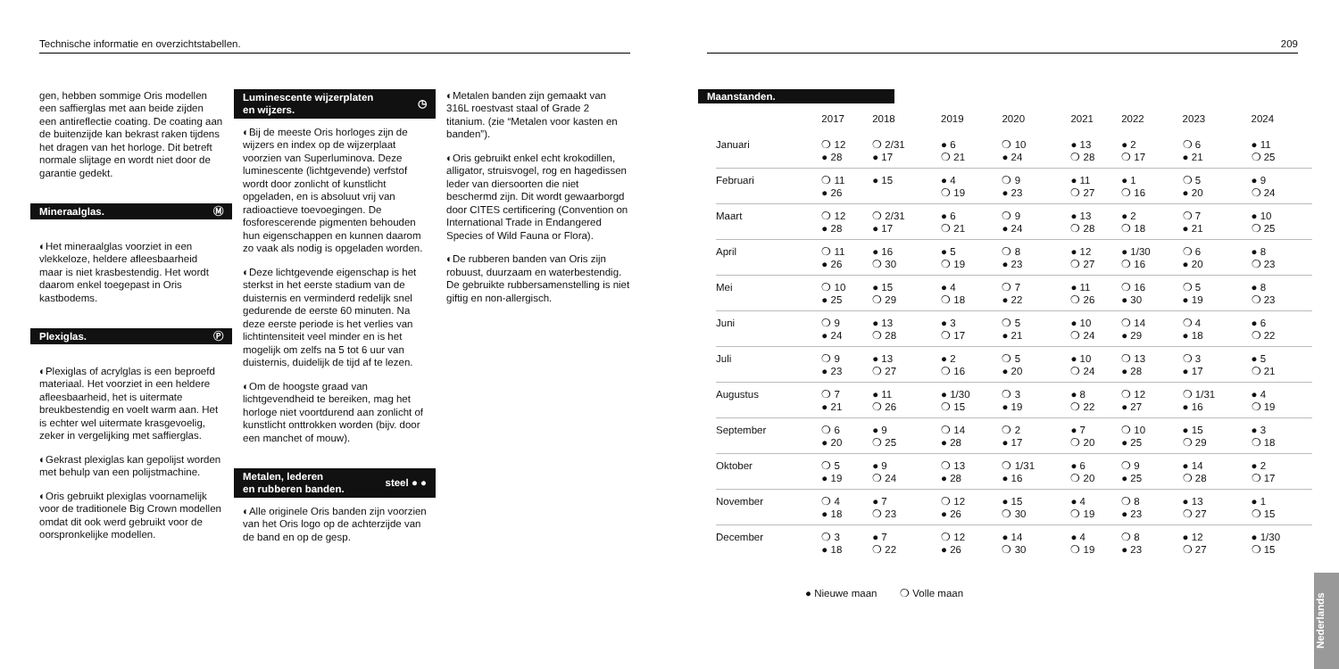Technische informatie en overzichtstabellen.
gen, hebben sommige Oris modellen een saffierglas met aan beide zijden een antireflectie coating. De coating aan de buitenzijde kan bekrast raken tijdens het dragen van het horloge. Dit betreft normale slijtage en wordt niet door de garantie gedekt.
Mineraalglas. Ⓜ
◐Het mineraalglas voorziet in een vlekkeloze, heldere afleesbaarheid maar is niet krasbestendig. Het wordt daarom enkel toegepast in Oris kastbodems.
Plexiglas. Ⓟ
◐Plexiglas of acrylglas is een beproefd materiaal. Het voorziet in een heldere afleesbaarheid, het is uitermate breukbestendig en voelt warm aan. Het is echter wel uitermate krasgevoelig, zeker in vergelijking met saffierglas.
◐Gekrast plexiglas kan gepolijst worden met behulp van een polijstmachine.
◐Oris gebruikt plexiglas voornamelijk voor de traditionele Big Crown modellen omdat dit ook werd gebruikt voor de oorspronkelijke modellen.
Luminescente wijzerplaten
en wijzers. ◷
◐Bij de meeste Oris horloges zijn de wijzers en index op de wijzerplaat voorzien van Superluminova. Deze luminescente (lichtgevende) verfstof wordt door zonlicht of kunstlicht opgeladen, en is absoluut vrij van radioactieve toevoegingen. De fosforescerende pigmenten behouden hun eigenschappen en kunnen daarom zo vaak als nodig is opgeladen worden.
◐Deze lichtgevende eigenschap is het sterkst in het eerste stadium van de duisternis en verminderd redelijk snel gedurende de eerste 60 minuten. Na deze eerste periode is het verlies van lichtintensiteit veel minder en is het mogelijk om zelfs na 5 tot 6 uur van duisternis, duidelijk de tijd af te lezen.
◐Om de hoogste graad van lichtgevendheid te bereiken, mag het horloge niet voortdurend aan zonlicht of kunstlicht onttrokken worden (bijv. door een manchet of mouw).
Metalen, lederen
en rubberen banden. steel ● ●
◐Alle originele Oris banden zijn voorzien van het Oris logo op de achterzijde van de band en op de gesp.
◐Metalen banden zijn gemaakt van 316L roestvast staal of Grade 2 titanium. (zie “Metalen voor kasten en banden”).
◐Oris gebruikt enkel echt krokodillen, alligator, struisvogel, rog en hagedissen leder van diersoorten die niet beschermd zijn. Dit wordt gewaarborgd door CITES certificering (Convention on International Trade in Endangered Species of Wild Fauna or Flora).
◐De rubberen banden van Oris zijn robuust, duurzaam en waterbestendig. De gebruikte rubbersamenstelling is niet giftig en non-allergisch.
209
Maanstanden.
| | 2017 | 2018 | 2019 | 2020 | 2021 | 2022 | 2023 | 2024 |
| --- | --- | --- | --- | --- | --- | --- | --- | --- |
| Januari | ❍ 12 ● 28 | ❍ 2/31 ● 17 | ● 6 ❍ 21 | ❍ 10 ● 24 | ● 13 ❍ 28 | ● 2 ❍ 17 | ❍ 6 ● 21 | ● 11 ❍ 25 |
| Februari | ❍ 11 ● 26 | ● 15 | ● 4 ❍ 19 | ❍ 9 ● 23 | ● 11 ❍ 27 | ● 1 ❍ 16 | ❍ 5 ● 20 | ● 9 ❍ 24 |
| Maart | ❍ 12 ● 28 | ❍ 2/31 ● 17 | ● 6 ❍ 21 | ❍ 9 ● 24 | ● 13 ❍ 28 | ● 2 ❍ 18 | ❍ 7 ● 21 | ● 10 ❍ 25 |
| April | ❍ 11 ● 26 | ● 16 ❍ 30 | ● 5 ❍ 19 | ❍ 8 ● 23 | ● 12 ❍ 27 | ● 1/30 ❍ 16 | ❍ 6 ● 20 | ● 8 ❍ 23 |
| Mei | ❍ 10 ● 25 | ● 15 ❍ 29 | ● 4 ❍ 18 | ❍ 7 ● 22 | ● 11 ❍ 26 | ❍ 16 ● 30 | ❍ 5 ● 19 | ● 8 ❍ 23 |
| Juni | ❍ 9 ● 24 | ● 13 ❍ 28 | ● 3 ❍ 17 | ❍ 5 ● 21 | ● 10 ❍ 24 | ❍ 14 ● 29 | ❍ 4 ● 18 | ● 6 ❍ 22 |
| Juli | ❍ 9 ● 23 | ● 13 ❍ 27 | ● 2 ❍ 16 | ❍ 5 ● 20 | ● 10 ❍ 24 | ❍ 13 ● 28 | ❍ 3 ● 17 | ● 5 ❍ 21 |
| Augustus | ❍ 7 ● 21 | ● 11 ❍ 26 | ● 1/30 ❍ 15 | ❍ 3 ● 19 | ● 8 ❍ 22 | ❍ 12 ● 27 | ❍ 1/31 ● 16 | ● 4 ❍ 19 |
| September | ❍ 6 ● 20 | ● 9 ❍ 25 | ❍ 14 ● 28 | ❍ 2 ● 17 | ● 7 ❍ 20 | ❍ 10 ● 25 | ● 15 ❍ 29 | ● 3 ❍ 18 |
| Oktober | ❍ 5 ● 19 | ● 9 ❍ 24 | ❍ 13 ● 28 | ❍ 1/31 ● 16 | ● 6 ❍ 20 | ❍ 9 ● 25 | ● 14 ❍ 28 | ● 2 ❍ 17 |
| November | ❍ 4 ● 18 | ● 7 ❍ 23 | ❍ 12 ● 26 | ● 15 ❍ 30 | ● 4 ❍ 19 | ❍ 8 ● 23 | ● 13 ❍ 27 | ● 1 ❍ 15 |
| December | ❍ 3 ● 18 | ● 7 ❍ 22 | ❍ 12 ● 26 | ● 14 ❍ 30 | ● 4 ❍ 19 | ❍ 8 ● 23 | ● 12 ❍ 27 | ● 1/30 ❍ 15 |
● Nieuwe maan ❍ Volle maan
Nederlands